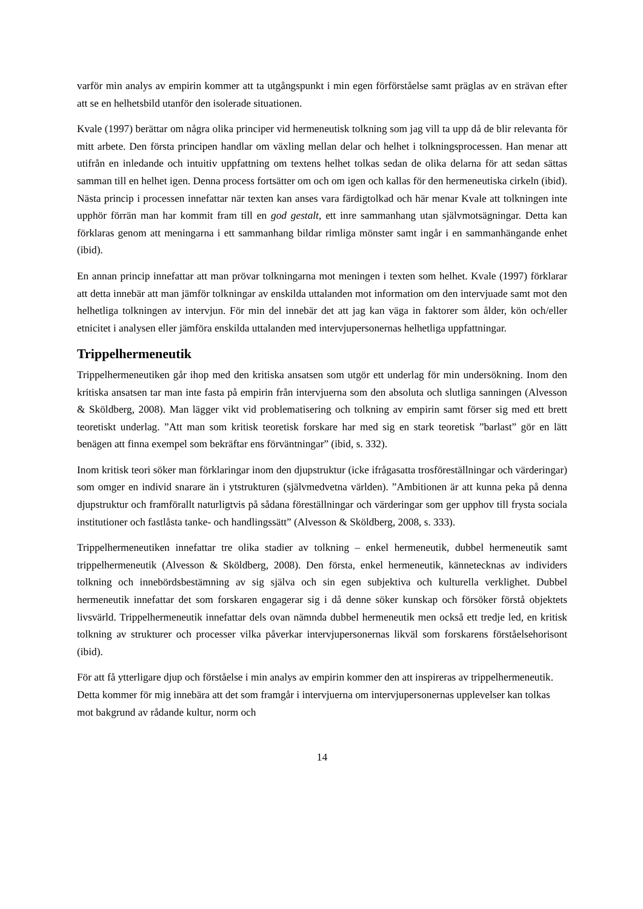varför min analys av empirin kommer att ta utgångspunkt i min egen förförståelse samt präglas av en strävan efter att se en helhetsbild utanför den isolerade situationen.
Kvale (1997) berättar om några olika principer vid hermeneutisk tolkning som jag vill ta upp då de blir relevanta för mitt arbete. Den första principen handlar om växling mellan delar och helhet i tolkningsprocessen. Han menar att utifrån en inledande och intuitiv uppfattning om textens helhet tolkas sedan de olika delarna för att sedan sättas samman till en helhet igen. Denna process fortsätter om och om igen och kallas för den hermeneutiska cirkeln (ibid). Nästa princip i processen innefattar när texten kan anses vara färdigtolkad och här menar Kvale att tolkningen inte upphör förrän man har kommit fram till en god gestalt, ett inre sammanhang utan självmotsägningar. Detta kan förklaras genom att meningarna i ett sammanhang bildar rimliga mönster samt ingår i en sammanhängande enhet (ibid).
En annan princip innefattar att man prövar tolkningarna mot meningen i texten som helhet. Kvale (1997) förklarar att detta innebär att man jämför tolkningar av enskilda uttalanden mot information om den intervjuade samt mot den helhetliga tolkningen av intervjun. För min del innebär det att jag kan väga in faktorer som ålder, kön och/eller etnicitet i analysen eller jämföra enskilda uttalanden med intervjupersonernas helhetliga uppfattningar.
Trippelhermeneutik
Trippelhermeneutiken går ihop med den kritiska ansatsen som utgör ett underlag för min undersökning. Inom den kritiska ansatsen tar man inte fasta på empirin från intervjuerna som den absoluta och slutliga sanningen (Alvesson & Sköldberg, 2008). Man lägger vikt vid problematisering och tolkning av empirin samt förser sig med ett brett teoretiskt underlag. ”Att man som kritisk teoretisk forskare har med sig en stark teoretisk ”barlast” gör en lätt benägen att finna exempel som bekräftar ens förväntningar” (ibid, s. 332).
Inom kritisk teori söker man förklaringar inom den djupstruktur (icke ifrågasatta trosföreställningar och värderingar) som omger en individ snarare än i ytstrukturen (självmedvetna världen). ”Ambitionen är att kunna peka på denna djupstruktur och framförallt naturligtvis på sådana föreställningar och värderingar som ger upphov till frysta sociala institutioner och fastlåsta tanke- och handlingssätt” (Alvesson & Sköldberg, 2008, s. 333).
Trippelhermeneutiken innefattar tre olika stadier av tolkning – enkel hermeneutik, dubbel hermeneutik samt trippelhermeneutik (Alvesson & Sköldberg, 2008). Den första, enkel hermeneutik, kännetecknas av individers tolkning och innebördsbestämning av sig själva och sin egen subjektiva och kulturella verklighet. Dubbel hermeneutik innefattar det som forskaren engagerar sig i då denne söker kunskap och försöker förstå objektets livsvärld. Trippelhermeneutik innefattar dels ovan nämnda dubbel hermeneutik men också ett tredje led, en kritisk tolkning av strukturer och processer vilka påverkar intervjupersonernas likväl som forskarens förståelsehorisont (ibid).
För att få ytterligare djup och förståelse i min analys av empirin kommer den att inspireras av trippelhermeneutik. Detta kommer för mig innebära att det som framgår i intervjuerna om intervjupersonernas upplevelser kan tolkas mot bakgrund av rådande kultur, norm och
14